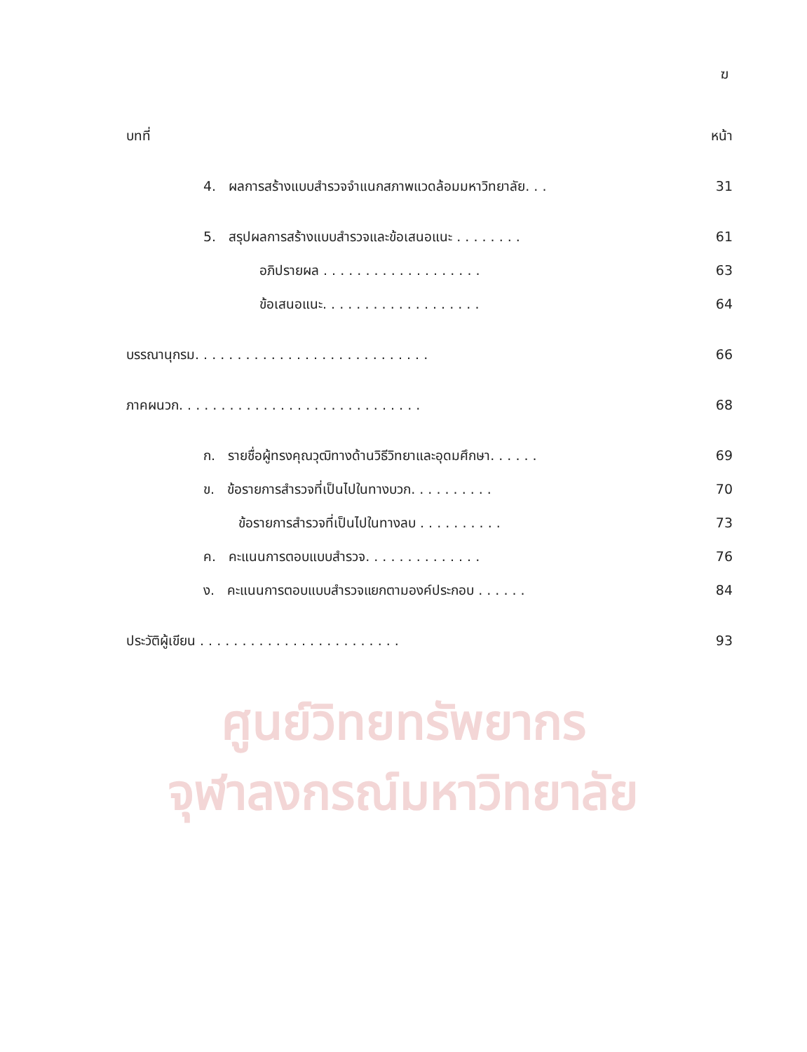ศูนย์วิทยทรัพยากร
จุฬาลงกรณ์มหาวิทยาลัย
ฆ
บทที่ หน้า
4. ผลการสร้างแบบสำรวจจำแนกสภาพแวดล้อมมหาวิทยาลัย. . . 31
5. สรุปผลการสร้างแบบสำรวจและข้อเสนอแนะ . . . . . . . . 61
อภิปรายผล . . . . . . . . . . . . . . . . . . . 63
ข้อเสนอแนะ. . . . . . . . . . . . . . . . . . . 64
บรรณานุกรม. . . . . . . . . . . . . . . . . . . . . . . . . . . . 66
ภาคผนวก. . . . . . . . . . . . . . . . . . . . . . . . . . . . . 68
ก. รายชื่อผู้ทรงคุณวุฒิทางด้านวิธีวิทยาและอุดมศึกษา. . . . . . 69
ข. ข้อรายการสำรวจที่เป็นไปในทางบวก. . . . . . . . . . 70
ข้อรายการสำรวจที่เป็นไปในทางลบ . . . . . . . . . . 73
ค. คะแนนการตอบแบบสำรวจ. . . . . . . . . . . . . . 76
ง. คะแนนการตอบแบบสำรวจแยกตามองค์ประกอบ . . . . . . 84
ประวัติผู้เขียน . . . . . . . . . . . . . . . . . . . . . . . . 93